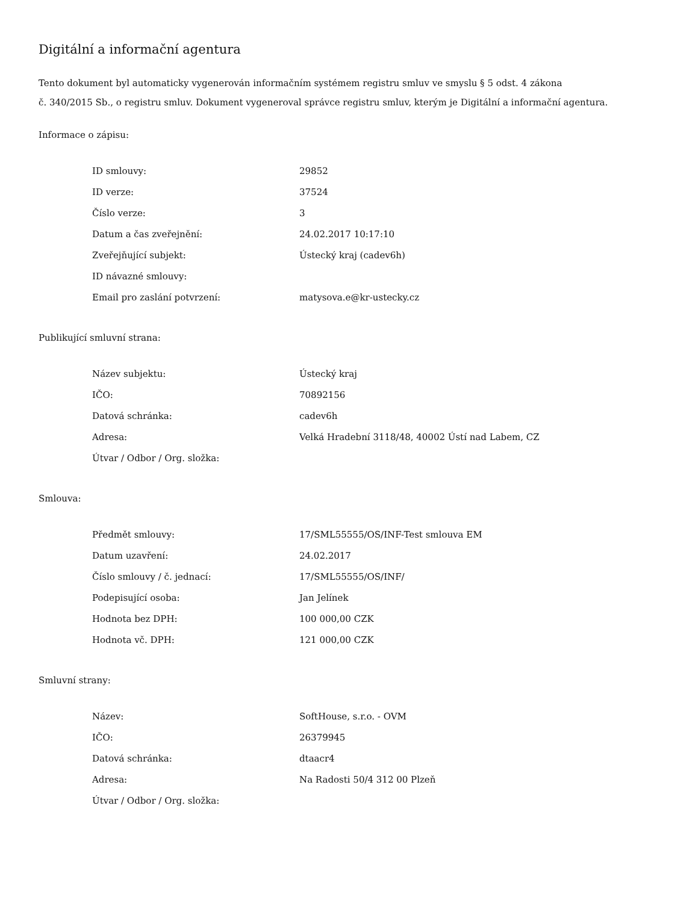Digitální a informační agentura
Tento dokument byl automaticky vygenerován informačním systémem registru smluv ve smyslu § 5 odst. 4 zákona
č. 340/2015 Sb., o registru smluv. Dokument vygeneroval správce registru smluv, kterým je Digitální a informační agentura.
Informace o zápisu:
| ID smlouvy: | 29852 |
| ID verze: | 37524 |
| Číslo verze: | 3 |
| Datum a čas zveřejnění: | 24.02.2017 10:17:10 |
| Zveřejňující subjekt: | Ústecký kraj (cadev6h) |
| ID návazné smlouvy: | |
| Email pro zaslání potvrzení: | matysova.e@kr-ustecky.cz |
Publikující smluvní strana:
| Název subjektu: | Ústecký kraj |
| IČO: | 70892156 |
| Datová schránka: | cadev6h |
| Adresa: | Velká Hradební 3118/48, 40002 Ústí nad Labem, CZ |
| Útvar / Odbor / Org. složka: | |
Smlouva:
| Předmět smlouvy: | 17/SML55555/OS/INF-Test smlouva EM |
| Datum uzavření: | 24.02.2017 |
| Číslo smlouvy / č. jednací: | 17/SML55555/OS/INF/ |
| Podepisující osoba: | Jan Jelínek |
| Hodnota bez DPH: | 100 000,00 CZK |
| Hodnota vč. DPH: | 121 000,00 CZK |
Smluvní strany:
| Název: | SoftHouse, s.r.o. - OVM |
| IČO: | 26379945 |
| Datová schránka: | dtaacr4 |
| Adresa: | Na Radosti 50/4 312 00 Plzeň |
| Útvar / Odbor / Org. složka: | |